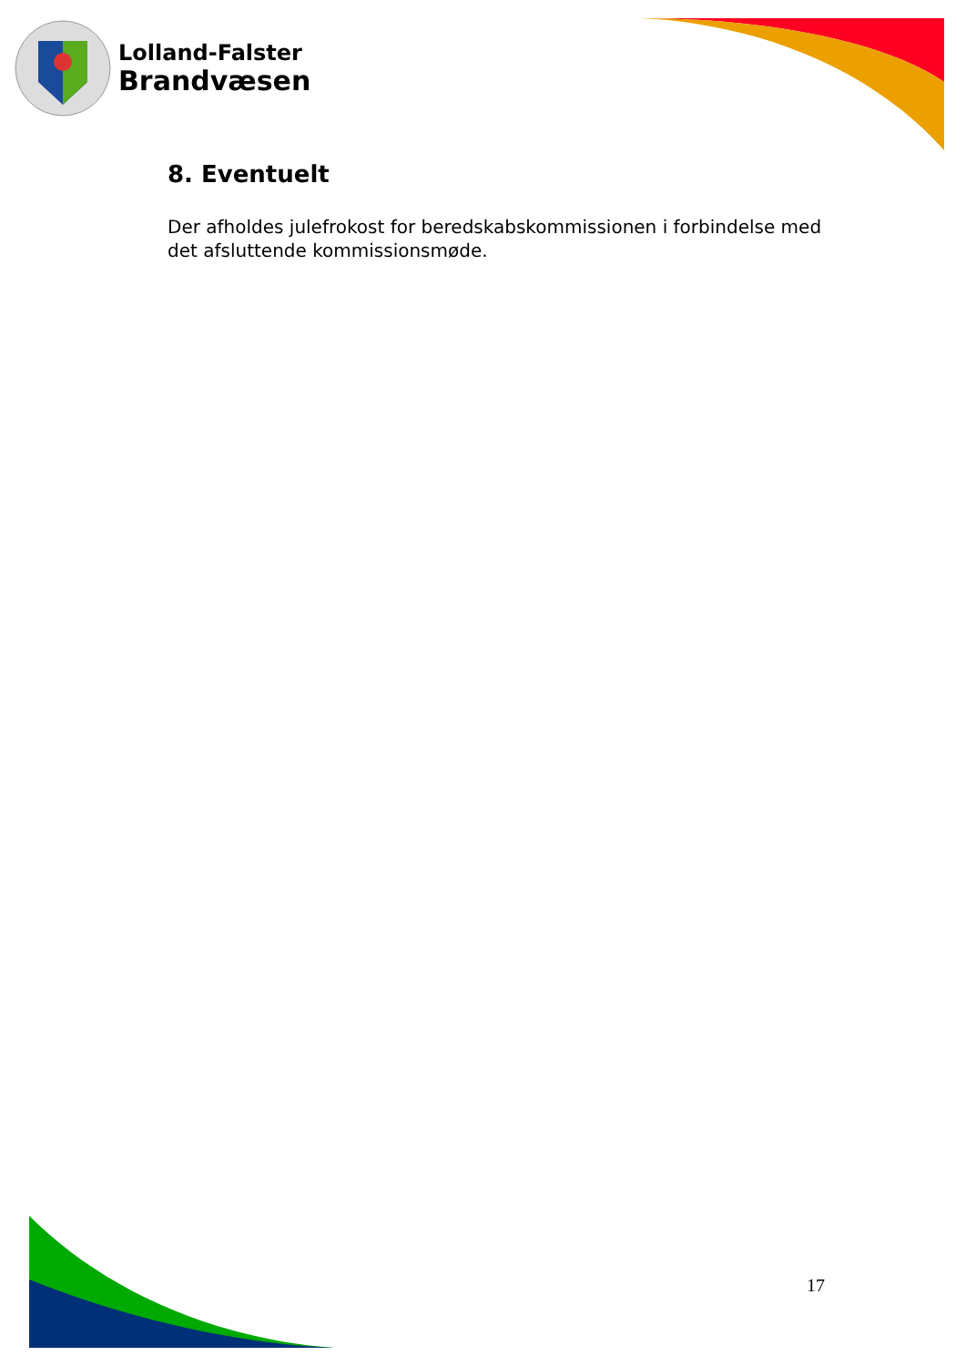Lolland-Falster
Brandvæsen
8. Eventuelt
Der afholdes julefrokost for beredskabskommissionen i forbindelse med det afsluttende kommissionsmøde.
17